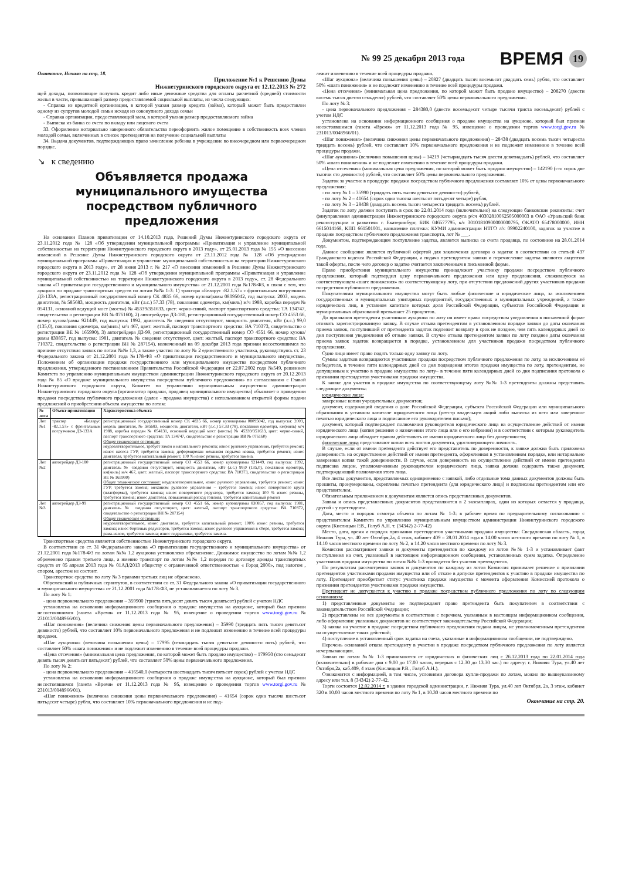№ 99 25 декабря 2013 года ВРЕМЯ 19
Окончание. Начало на стр. 18.
Приложение №1 к Решению Думы
Нижнетуринского городского округа от 12.12.2013 № 272
щей доходы, позволяющие получить кредит либо иные денежные средства для оплаты расчетной (средней) стоимости жилья в части, превышающей размер предоставляемой социальной выплаты, из числа следующих:
- Справка из кредитной организации, в которой указан размер кредита (займа), который может быть предоставлен одному из супругов молодой семьи исходя из совокупного дохода семьи
- Справка организации, предоставляющей заем, в которой указан размер предоставляемого займа
- Выписка из банка со счета по вкладу или лицевого счета
33. Оформление нотариально заверенного обязательства переоформить жилое помещение в собственность всех членов молодой семьи, включенных в список претендентов на получение социальной выплаты
34. Выдача документов, подтверждающих право зачисление ребенка в учреждение во внеочередном или первоочередном порядке.
↘ к сведению
Объявляется продажа муниципального имущества посредством публичного предложения
На основании Планов приватизации от 14.10.2013 года, Решений Думы Нижнетуринского городского округа от 23.11.2012 года № 128 «Об утверждении муниципальной программы «Приватизация и управление муниципальной собственностью на территории Нижнетуринского городского округа в 2013 году», от 25.01.2013 года № 155 «О внесении изменений в Решение Думы Нижнетуринского городского округа от 23.11.2012 года № 128 «Об утверждении муниципальной программы «Приватизация и управление муниципальной собственностью на территории Нижнетуринского городского округа в 2013 году», от 28 июня 2013 г. № 217 «О внесении изменений в Решение Думы Нижнетуринского городского округа от 23.11.2012 года № 128 «Об утверждении муниципальной программы «Приватизация и управление муниципальной собственностью на территории Нижнетуринского городского округа в 2013 году», ст. 28 Федерального закона «О приватизации государственного и муниципального имущества» от 21.12.2001 года №178-ФЗ, в связи с тем, что аукцион по продаже транспортных средств по лотам №№ 1-3: 1) трактора «Беларус -82.1.57» с фронтальным погрузчиком ДЗ-133А, регистрационный государственный номер СК 4835 66, номер кузова/рамы 08095042, год выпуска: 2003, модель двигателя, № 585683, мощность двигателя, кВт (л.с.) 57.33 (78), показания одометра, км(миль) м/ч 1988, коробка передач № 054131, основной ведущий мост (мосты) № 45339/351633, цвет: черно-синий, паспорт транспортного средства: ТА 134747, свидетельство о регистрации ВВ № 076160), 2) автогрейдера ДЗ-180, регистрационный государственный номер СО 4553 66, номер кузова/рамы 921449, год выпуска: 1992, двигатель № сведения отсутствуют, мощность двигателя, кВт (л.с.) 99,0 (135,0), показания одометра, км(миль) м/ч 467, цвет: желтый, паспорт транспортного средства: ВА 710373, свидетельство о регистрации ВЕ № 165990), 3) автогрейдера ДЗ-99, регистрационный государственный номер СО 4551 66, номер кузова/рамы 830857, год выпуска: 1981, двигатель № сведения отсутствуют, цвет: желтый, паспорт транспортного средства: ВА 710372, свидетельство о регистрации ВН № 287154), назначенный на 09 декабря 2013 года признан несостоявшимся по причине отсутствия заявок по лотам №№ 1,3, а также участия по лоту № 2 единственного участника, руководствуясь ст. 23 Федерального закона от 21.12.2001 года №178-ФЗ «О приватизации государственного и муниципального имущества», Положением об организации продажи государственного или муниципального имущества посредством публичного предложения, утвержденного постановлением Правительства Российской Федерации от 22.07.2002 года №549, решением Комитета по управлению муниципальным имуществом администрации Нижнетуринского городского округа от 20.12.2013 года № 85 «О продаже муниципального имущества посредством публичного предложения» по согласованию с Главой Нижнетуринского городского округа, Комитет по управлению муниципальным имуществом администрации Нижнетуринского городского округа (организатор продажи, продавец муниципального имущества) объявляет о проведении продажи посредством публичного предложения (далее - продажа имущества) с использованием открытой формы подачи предложений о приобретении объекта имущества по лотам:
| № лота | Объект приватизации | Характеристика объекта |
| --- | --- | --- |
| Лот №1 | трактор «Беларус -82.1.57» с фронтальным погрузчиком ДЗ-133А | регистрационный государственный номер СК 4835 66, номер кузова/рамы 08095042, год выпуска: 2003, модель двигателя, № 585683, мощность двигателя, кВт (л.с.) 57.33 (78), показания одометра, км(миль) м/ч 1988, коробка передач № 054131, основной ведущий мост (мосты) № 45339/351633, цвет: черно-синий, паспорт транспортного средства: ТА 134747, свидетельство о регистрации ВВ № 076160) Общее техническое состояние: неудовлетворительное, требует замен и капитального ремонта; износ рулевого управления, требуется ремонт; износ насоса ГУР, требуется замена; деформирован механизм подъема ковша, требуется ремонт; износ двигателя, требуется капитальный ремонт; 100 % износ резины, требуется замена. |
| Лот №2 | автогрейдер ДЗ-180 | регистрационный государственный номер СО 4553 66, номер кузова/рамы 921449, год выпуска: 1992, двигатель № сведения отсутствуют, мощность двигателя, кВт (л.с.) 99,0 (135,0), показания одометра, км(миль) м/ч 467, цвет: желтый, паспорт транспортного средства: ВА 710373, свидетельство о регистрации ВЕ № 165990) Общее техническое состояние: неудовлетворительное, износ рулевого управления, требуется ремонт; износ ГУР, требуется замена; механизм рулевого управления – требуется замена; износ поворотного круга (платформы), требуется замена; износ поворотного редуктора, требуется замена; 100 % износ резины, требуется замена; износ двигателя, повышенный расход топлива, требуется капитальный ремонт |
| Лот №3 | автогрейдер ДЗ-99 | регистрационный государственный номер СО 4551 66, номер кузова/рамы 830857, год выпуска: 1981, двигатель № сведения отсутствуют, цвет: желтый, паспорт транспортного средства: ВА 710372, свидетельство о регистрации ВН № 287154) Общее техническое состояние: неудовлетворительное, износ двигателя, требуется капитальный ремонт; 100% износ резины, требуется замена; износ бортовых редукторов, требуется замена; износ рулевого управления в сборе, требуется замена; рама-излом, требуется замена; износ гидравлики, требуется замена. |
Транспортные средства являются собственностью Нижнетуринского городского округа.
В соответствии со ст. 31 Федерального закона «О приватизации государственного и муниципального имущества» от 21.12.2001 года №178-ФЗ по лотам №№ 1,2 аукциона установлено обременение. Движимое имущество по лотам №№ 1,2 обременено правом третьего лица, а именно транспорт по лотам №№ 1,2 передан по договору аренды транспортных средств от 05 апреля 2013 года № 01АД/2013 обществу с ограниченной ответственностью « Город 2000», под залогом , спором, арестом не состоит.
Транспортное средство по лоту № 3 правами третьих лиц не обременено.
Обременений и публичных сервитутов, в соответствии со ст. 31 Федерального закона «О приватизации государственного и муниципального имущества» от 21.12.2001 года №178-ФЗ, не устанавливается по лоту № 3.
По лоту № 1:
- цена первоначального предложения – 359900 (триста пятьдесят девять тысяч девятьсот) рублей с учетом НДС
установлена на основании информационного сообщения о продаже имущества на аукционе, который был признан несостоявшимся (газета «Время» от 11.12.2013 года № 95, извещение о проведении торгов www.torgi.gov.ru № 231013/0048966/01).
«Шаг понижения» (величина снижения цены первоначального предложения) – 35990 (тридцать пять тысяч девятьсот девяносто) рублей, что составляет 10% первоначального предложения и не подлежит изменению в течение всей процедуры продажи.
«Шаг аукциона» (величина повышения цены) – 17995 (семнадцать тысяч девятьсот девяносто пять) рублей, что составляет 50% «шага понижения» и не подлежит изменению в течение всей процедуры продажи.
«Цена отсечения» (минимальная цена предложения, по которой может быть продано имущество) – 179950 (сто семьдесят девять тысяч девятьсот пятьдесят) рублей, что составляет 50% цены первоначального предложения.
По лоту № 2:
- цена первоначального предложения – 416540,0 (четыреста шестнадцать тысяч пятьсот сорок) рублей с учетом НДС
установлена на основании информационного сообщения о продаже имущества на аукционе, который был признан несостоявшимся (газета «Время» от 11.12.2013 года № 95, извещение о проведении торгов www.torgi.gov.ru № 231013/0048966/01).
«Шаг понижения» (величина снижения цены первоначального предложения) – 41654 (сорок одна тысяча шестьсот пятьдесят четыре) рубля, что составляет 10% первоначального предложения и не под-
лежит изменению в течение всей процедуры продажи.
«Шаг аукциона» (величина повышения цены) – 20827 (двадцать тысяч восемьсот двадцать семь) рубля, что составляет 50% «шага понижения» и не подлежит изменению в течение всей процедуры продажи.
«Цена отсечения» (минимальная цена предложения, по которой может быть продано имущество) – 208270 (двести восемь тысяч двести семьдесят) рублей, что составляет 50% цены первоначального предложения.
По лоту № 3:
- цена первоначального предложения – 284380,0 (двести восемьдесят четыре тысячи триста восемьдесят) рублей с учетом НДС
установлена на основании информационного сообщения о продаже имущества на аукционе, который был признан несостоявшимся (газета «Время» от 11.12.2013 года № 95, извещение о проведении торгов www.torgi.gov.ru № 231013/0048966/01).
«Шаг понижения» (величина снижения цены первоначального предложения) – 28438 (двадцать восемь тысяч четыреста тридцать восемь) рублей, что составляет 10% первоначального предложения и не подлежит изменению в течение всей процедуры продажи.
«Шаг аукциона» (величина повышения цены) – 14219 (четырнадцать тысяч двести девятнадцать) рублей, что составляет 50% «шага понижения» и не подлежит изменению в течение всей процедуры продажи.
«Цена отсечения» (минимальная цена предложения, по которой может быть продано имущество) – 142190 (сто сорок две тысячи сто девяносто) рублей, что составляет 50% цены первоначального предложения.
Задаток за участие в процедуре продажи посредством публичного предложения составляет 10% от цены первоначального предложения:
- по лоту № 1 – 35990 (тридцать пять тысяч девятьсот девяносто) рублей,
- по лоту № 2 – 41654 (сорок одна тысяча шестьсот пятьдесят четыре) рубля,
- по лоту № 3 – 28438 (двадцать восемь тысяч четыреста тридцать восемь) рублей.
Задаток по лоту должен поступить в срок по 22.01.2014 года (включительно) на следующие банковские реквизиты: счет финуправления администрации Нижнетуринского городского округа р/сч 40302810062505000003 в ОАО «Уральский банк реконструкции и развития» г. Екатеринбург, БИК 046577795, к/с 30101810900000000795, ОКАТО 65478000000, ИНН 6615014168, КПП 661501001, назначение платежа: КУМИ администрации НТГО л/с 09902240100, задаток за участие в продаже посредством публичного предложения транспорта, лот № ___.
Документом, подтверждающим поступление задатка, является выписка со счета продавца, по состоянию на 28.01.2014 года.
Данное сообщение является публичной офертой для заключения договора о задатке в соответствии со статьей 437 Гражданского кодекса Российской Федерации, а подача претендентом заявки и перечисление задатка являются акцептом такой оферты, после чего договор о задатке считается заключенным в письменной форме.
Право приобретения муниципального имущества принадлежит участнику продажи посредством публичного предложения, который подтвердил цену первоначального предложения или цену предложения, сложившуюся на соответствующем «шаге понижения» по соответствующему лоту, при отсутствии предложений других участников продажи посредством публичного предложения.
Покупателями муниципального имущества могут быть любые физические и юридические лица, за исключением государственных и муниципальных унитарных предприятий, государственных и муниципальных учреждений, а также юридических лиц, в уставном капитале которых доля Российской Федерации, субъектов Российской Федерации и муниципальных образований превышает 25 процентов.
До признания претендента участником аукциона по лоту он имеет право посредством уведомления в письменной форме отозвать зарегистрированную заявку. В случае отзыва претендентом в установленном порядке заявки до даты окончания приема заявок, поступивший от претендента задаток подлежит возврату в срок не позднее, чем пять календарных дней со дня поступления уведомления об отзыве заявки. В случае отзыва претендентом заявки по лоту позднее даты окончания приема заявок задаток возвращается в порядке, установленном для участников продажи посредством публичного предложения.
Одно лицо имеет право подать только одну заявку по лоту.
Суммы задатков возвращаются участникам продажи посредством публичного предложения по лоту, за исключением её победителя, в течение пяти календарных дней со дня подведения итогов продажи имущества по лоту, претендентам, не допущенным к участию в продаже имущества по лоту– в течение пяти календарных дней со дня подписания протокола о признании претендентов участниками продажи имущества.
К заявке для участия в продаже имущества по соответствующему лоту №№ 1-3 претенденты должны представить следующие документы:
юридические лица:
заверенные копии учредительных документов;
документ, содержащий сведения о доле Российской Федерации, субъекта Российской Федерации или муниципального образования в уставном капитале юридического лица (реестр владельцев акций либо выписка из него или заверенное печатью юридического лица и подписанное его руководителем письмо);
документ, который подтверждает полномочия руководителя юридического лица на осуществление действий от имени юридического лица (копия решения о назначении этого лица или о его избрании) и в соответствии с которым руководитель юридического лица обладает правом действовать от имени юридического лица без доверенности;
физические лица представляют копии всех листов документа, удостоверяющего личность.
В случае, если от имени претендента действует его представитель по доверенности, к заявке должна быть приложена доверенность на осуществление действий от имени претендента, оформленная в установленном порядке, или нотариально заверенная копия такой доверенности. В случае, если доверенность на осуществление действий от имени претендента подписана лицом, уполномоченным руководителем юридического лица, заявка должна содержать также документ, подтверждающий полномочия этого лица.
Все листы документов, представляемых одновременно с заявкой, либо отдельные тома данных документов должны быть прошиты, пронумерованы, скреплены печатью претендента (для юридического лица) и подписаны претендентом или его представителем.
Обязательным приложением к документам является опись представленных документов.
Заявка и опись представленных документов представляются в 2 экземплярах, один из которых остается у продавца, другой - у претендента.
Дата, место и порядок осмотра объекта по лотам № 1-3: в рабочее время по предварительному согласованию с представителем Комитета по управлению муниципальным имуществом администрации Нижнетуринского городского округа (Кислицын Р.В., Голуб А.Н. т. (34342) 2-77-42)
Место, дата, время и порядок признания претендентов участниками продажи имущества: Свердловская область, город Нижняя Тура, ул. 40 лет Октября,2а, 4 этаж, кабинет 409 – 28.01.2014 года в 14.00 часов местного времени по лоту № 1, в 14.10 часов местного времени по лоту № 2, в 14.20 часов местного времени по лоту № 3.
Комиссия рассматривает заявки и документы претендентов по каждому из лотов №№ 1-3 и устанавливает факт поступления на счет, указанный в настоящем информационном сообщении, установленных сумм задатка. Определение участников продажи имущества по лотам №№ 1-3 проводится без участия претендентов.
По результатам рассмотрения заявок и документов по каждому из лотов Комиссия принимает решение о признании претендентов участниками продажи имущества или об отказе в допуске претендентов к участию в продаже имущества по лоту. Претендент приобретает статус участника продажи имущества с момента оформления Комиссией протокола о признании претендентов участниками продажи имущества.
Претендент не допускается к участию в продаже посредством публичного предложения по лоту по следующим основаниям:
1) представленные документы не подтверждают право претендента быть покупателем в соответствии с законодательством Российской Федерации;
2) представлены не все документы в соответствии с перечнем, указанным в настоящем информационном сообщении, либо оформление указанных документов не соответствует законодательству Российской Федерации;
3) заявка на участие в продаже посредством публичного предложения подана лицом, не уполномоченным претендентом на осуществление таких действий;
4) поступление в установленный срок задатка на счета, указанные в информационном сообщении, не подтверждено.
Перечень оснований отказа претенденту в участии в продаже посредством публичного предложения по лоту является исчерпывающим.
Заявки по лотам №№ 1-3 принимаются от юридических и физических лиц с 26.12.2013 года по 22.01.2014 года (включительно) в рабочие дни с 9.00 до 17.00 часов, перерыв с 12.30 до 13.30 час.) по адресу: г. Нижняя Тура, ул.40 лет Октября,2а, каб.409, 4 этаж (Кислицын Р.В., Голуб А.Н.).
Ознакомится с информацией, в том числе, условиями договора купли-продажи по лотам, можно по вышеуказанному адресу или тел. 8 (34342) 2-77-42.
Торги состоятся 12.02.2014 г. в здании городской администрации, г. Нижняя Тура, ул.40 лет Октября, 2а, 3 этаж, кабинет 320 в 10.00 часов местного времени по лоту № 1, в 10.30 часов местного времени по
Окончание на стр. 20.